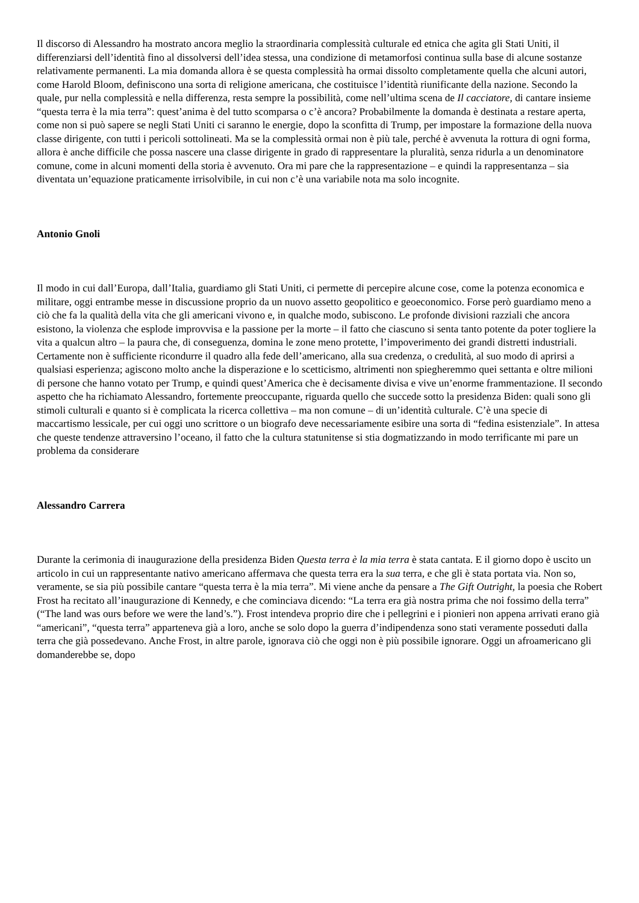Il discorso di Alessandro ha mostrato ancora meglio la straordinaria complessità culturale ed etnica che agita gli Stati Uniti, il differenziarsi dell’identità fino al dissolversi dell’idea stessa, una condizione di metamorfosi continua sulla base di alcune sostanze relativamente permanenti. La mia domanda allora è se questa complessità ha ormai dissolto completamente quella che alcuni autori, come Harold Bloom, definiscono una sorta di religione americana, che costituisce l’identità riunificante della nazione. Secondo la quale, pur nella complessità e nella differenza, resta sempre la possibilità, come nell’ultima scena de Il cacciatore, di cantare insieme “questa terra è la mia terra”: quest’anima è del tutto scomparsa o c’è ancora? Probabilmente la domanda è destinata a restare aperta, come non si può sapere se negli Stati Uniti ci saranno le energie, dopo la sconfitta di Trump, per impostare la formazione della nuova classe dirigente, con tutti i pericoli sottolineati. Ma se la complessità ormai non è più tale, perché è avvenuta la rottura di ogni forma, allora è anche difficile che possa nascere una classe dirigente in grado di rappresentare la pluralità, senza ridurla a un denominatore comune, come in alcuni momenti della storia è avvenuto. Ora mi pare che la rappresentazione – e quindi la rappresentanza – sia diventata un’equazione praticamente irrisolvibile, in cui non c’è una variabile nota ma solo incognite.
Antonio Gnoli
Il modo in cui dall’Europa, dall’Italia, guardiamo gli Stati Uniti, ci permette di percepire alcune cose, come la potenza economica e militare, oggi entrambe messe in discussione proprio da un nuovo assetto geopolitico e geoeconomico. Forse però guardiamo meno a ciò che fa la qualità della vita che gli americani vivono e, in qualche modo, subiscono. Le profonde divisioni razziali che ancora esistono, la violenza che esplode improvvisa e la passione per la morte – il fatto che ciascuno si senta tanto potente da poter togliere la vita a qualcun altro – la paura che, di conseguenza, domina le zone meno protette, l’impoverimento dei grandi distretti industriali. Certamente non è sufficiente ricondurre il quadro alla fede dell’americano, alla sua credenza, o credulità, al suo modo di aprirsi a qualsiasi esperienza; agiscono molto anche la disperazione e lo scetticismo, altrimenti non spiegheremmo quei settanta e oltre milioni di persone che hanno votato per Trump, e quindi quest’America che è decisamente divisa e vive un’enorme frammentazione. Il secondo aspetto che ha richiamato Alessandro, fortemente preoccupante, riguarda quello che succede sotto la presidenza Biden: quali sono gli stimoli culturali e quanto si è complicata la ricerca collettiva – ma non comune – di un’identità culturale. C’è una specie di maccartismo lessicale, per cui oggi uno scrittore o un biografo deve necessariamente esibire una sorta di “fedina esistenziale”. In attesa che queste tendenze attraversino l’oceano, il fatto che la cultura statunitense si stia dogmatizzando in modo terrificante mi pare un problema da considerare
Alessandro Carrera
Durante la cerimonia di inaugurazione della presidenza Biden Questa terra è la mia terra è stata cantata. E il giorno dopo è uscito un articolo in cui un rappresentante nativo americano affermava che questa terra era la sua terra, e che gli è stata portata via. Non so, veramente, se sia più possibile cantare “questa terra è la mia terra”. Mi viene anche da pensare a The Gift Outright, la poesia che Robert Frost ha recitato all’inaugurazione di Kennedy, e che cominciava dicendo: “La terra era già nostra prima che noi fossimo della terra” (“The land was ours before we were the land’s.”). Frost intendeva proprio dire che i pellegrini e i pionieri non appena arrivati erano già “americani”, “questa terra” apparteneva già a loro, anche se solo dopo la guerra d’indipendenza sono stati veramente posseduti dalla terra che già possedevano. Anche Frost, in altre parole, ignorava ciò che oggi non è più possibile ignorare. Oggi un afroamericano gli domanderebbe se, dopo